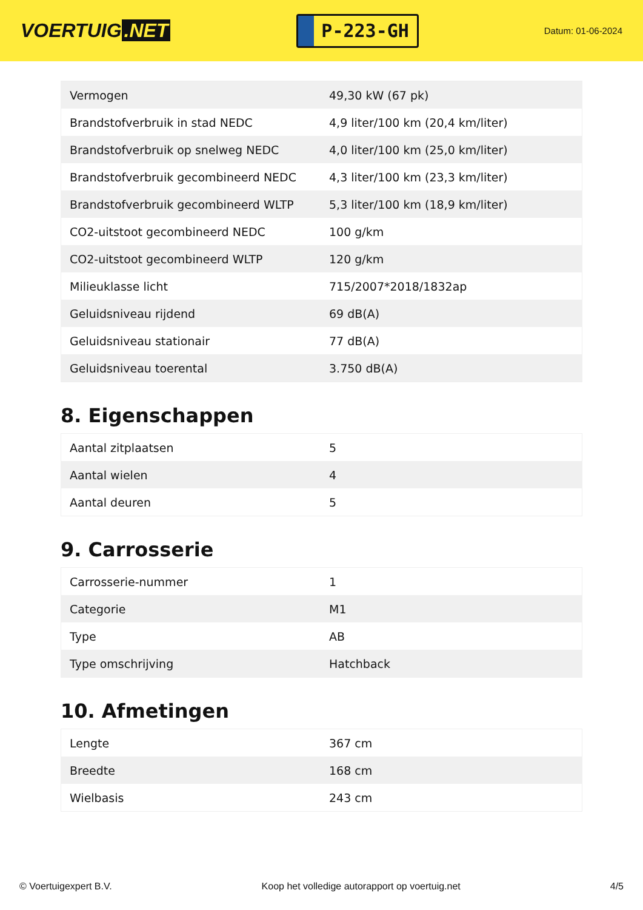VOERTUIG.NET
P-223-GH
Datum: 01-06-2024
| Vermogen | 49,30 kW (67 pk) |
| Brandstofverbruik in stad NEDC | 4,9 liter/100 km (20,4 km/liter) |
| Brandstofverbruik op snelweg NEDC | 4,0 liter/100 km (25,0 km/liter) |
| Brandstofverbruik gecombineerd NEDC | 4,3 liter/100 km (23,3 km/liter) |
| Brandstofverbruik gecombineerd WLTP | 5,3 liter/100 km (18,9 km/liter) |
| CO2-uitstoot gecombineerd NEDC | 100 g/km |
| CO2-uitstoot gecombineerd WLTP | 120 g/km |
| Milieuklasse licht | 715/2007*2018/1832ap |
| Geluidsniveau rijdend | 69 dB(A) |
| Geluidsniveau stationair | 77 dB(A) |
| Geluidsniveau toerental | 3.750 dB(A) |
8. Eigenschappen
| Aantal zitplaatsen | 5 |
| Aantal wielen | 4 |
| Aantal deuren | 5 |
9. Carrosserie
| Carrosserie-nummer | 1 |
| Categorie | M1 |
| Type | AB |
| Type omschrijving | Hatchback |
10. Afmetingen
| Lengte | 367 cm |
| Breedte | 168 cm |
| Wielbasis | 243 cm |
© Voertuigexpert B.V. Koop het volledige autorapport op voertuig.net 4/5